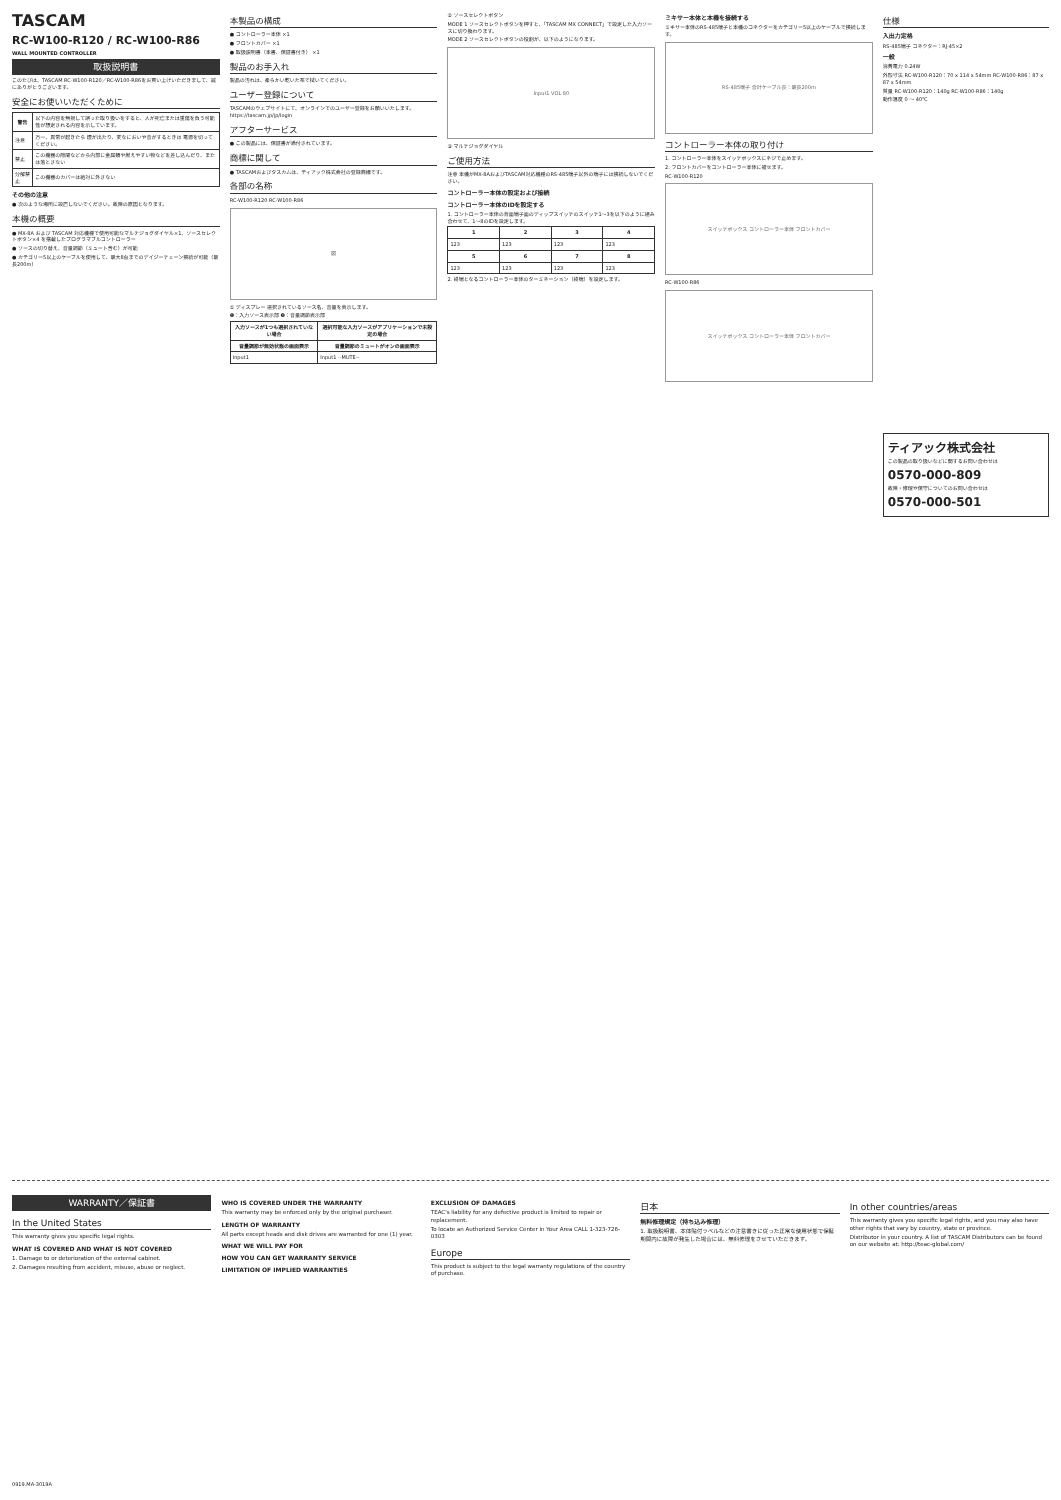TASCAM
RC-W100-R120 / RC-W100-R86
WALL MOUNTED CONTROLLER
取扱説明書
このたびは、TASCAM RC-W100-R120／RC-W100-R86をお買い上げいただきまして、誠にありがとうございます。
安全にお使いいただくために
| 警告 | 以下の内容を無視して誤った取り扱いをすると、人が死亡または重傷を負う可能性が想定される内容を示しています。 |
| 注意 | 万一、異常が起きたら 煙が出たり、変なにおいや音がするときは 電源を切ってください。 |
| 禁止 | この機器の隙間などから内部に金属類や燃えやすい物などを差し込んだり、または落とさない |
| 分解禁止 | この機器のカバーは絶対に外さない |
その他の注意
● 次のような場所に設置しないでください。故障の原因となります。
本機の概要
● MX-8A および TASCAM 対応機種で使用可能なマルチジョグダイヤル×1、ソースセレクトボタン×4 を搭載したプログラマブルコントローラー
● ソースの切り替え、音量調節（ミュート含む）が可能
● カテゴリー5以上のケーブルを使用して、最大8台までのデイジーチェーン接続が可能（最長200m）
本製品の構成
● コントローラー本体 ×1
● フロントカバー ×1
● 取扱説明書（本書、保証書付き） ×1
製品のお手入れ
製品の汚れは、柔らかい乾いた布で拭いてください。
ユーザー登録について
TASCAMのウェブサイトにて、オンラインでのユーザー登録をお願いいたします。 https://tascam.jp/jp/login
アフターサービス
● この製品には、保証書が添付されています。
商標に関して
● TASCAMおよびタスカムは、ティアック株式会社の登録商標です。
各部の名称
RC-W100-R120 RC-W100-R86
図
① ディスプレー 選択されているソース名、音量を表示します。
❶：入力ソース表示部 ❷：音量調節表示部
| 入力ソースが1つも選択されていない場合 | 選択可能な入力ソースがアプリケーションで未設定の場合 |
| --- | --- |
| 音量調節が無効状態の画面表示 | 音量調節のミュートがオンの画面表示 |
| Input1 | Input1 --MUTE-- |
② ソースセレクトボタン
MODE 1 ソースセレクトボタンを押すと、「TASCAM MX CONNECT」で設定した入力ソースに切り換わります。
MODE 2 ソースセレクトボタンの役割が、以下のようになります。
Input1 VOL 80
③ マルチジョグダイヤル
ご使用方法
注意 本機がMX-8AおよびTASCAM対応機種のRS-485端子以外の端子には接続しないでください。
コントローラー本体の設定および接続
コントローラー本体のIDを設定する
1. コントローラー本体の背面端子面のディップスイッチのスイッチ1〜3を以下のように組み合わせて、1〜8のIDを設定します。
| 1 | 2 | 3 | 4 |
| --- | --- | --- | --- |
| 123 | 123 | 123 | 123 |
| 5 | 6 | 7 | 8 |
| 123 | 123 | 123 | 123 |
2. 終端となるコントローラー本体のターミネーション（終端）を設定します。
ミキサー本体と本機を接続する
ミキサー本体のRS-485端子と本機のコネクターをカテゴリー5以上のケーブルで接続します。
RS-485端子 合計ケーブル長：最長200m
コントローラー本体の取り付け
1. コントローラー本体をスイッチボックスにネジで止めます。
2. フロントカバーをコントローラー本体に被せます。
RC-W100-R120
スイッチボックス コントローラー本体 フロントカバー
RC-W100-R86
スイッチボックス コントローラー本体 フロントカバー
仕様
入出力定格
RS-485端子 コネクター：RJ-45×2
一般
消費電力 0.24W
外形寸法 RC-W100-R120：70 x 114 x 54mm RC-W100-R86：87 x 87 x 54mm
質量 RC-W100-R120：140g RC-W100-R86：140g
動作温度 0 〜 40℃
ティアック株式会社
この製品の取り扱いなどに関するお問い合わせは
0570-000-809
故障・修理や保守についてのお問い合わせは
0570-000-501
WARRANTY／保証書
In the United States
This warranty gives you specific legal rights.
WHAT IS COVERED AND WHAT IS NOT COVERED
1. Damage to or deterioration of the external cabinet.
2. Damages resulting from accident, misuse, abuse or neglect.
WHO IS COVERED UNDER THE WARRANTY
This warranty may be enforced only by the original purchaser.
LENGTH OF WARRANTY
All parts except heads and disk drives are warranted for one (1) year.
WHAT WE WILL PAY FOR
HOW YOU CAN GET WARRANTY SERVICE
LIMITATION OF IMPLIED WARRANTIES
EXCLUSION OF DAMAGES
TEAC's liability for any defective product is limited to repair or replacement.
To locate an Authorized Service Center in Your Area CALL 1-323-726-0303
Europe
This product is subject to the legal warranty regulations of the country of purchase.
日本
無料修理規定（持ち込み修理）
1. 取扱説明書、本体貼付ラベルなどの注意書きに従った正常な使用状態で保証期間内に故障が発生した場合には、無料修理をさせていただきます。
In other countries/areas
This warranty gives you specific legal rights, and you may also have other rights that vary by country, state or province.
Distributor in your country. A list of TASCAM Distributors can be found on our website at: http://teac-global.com/
0919.MA-3019A